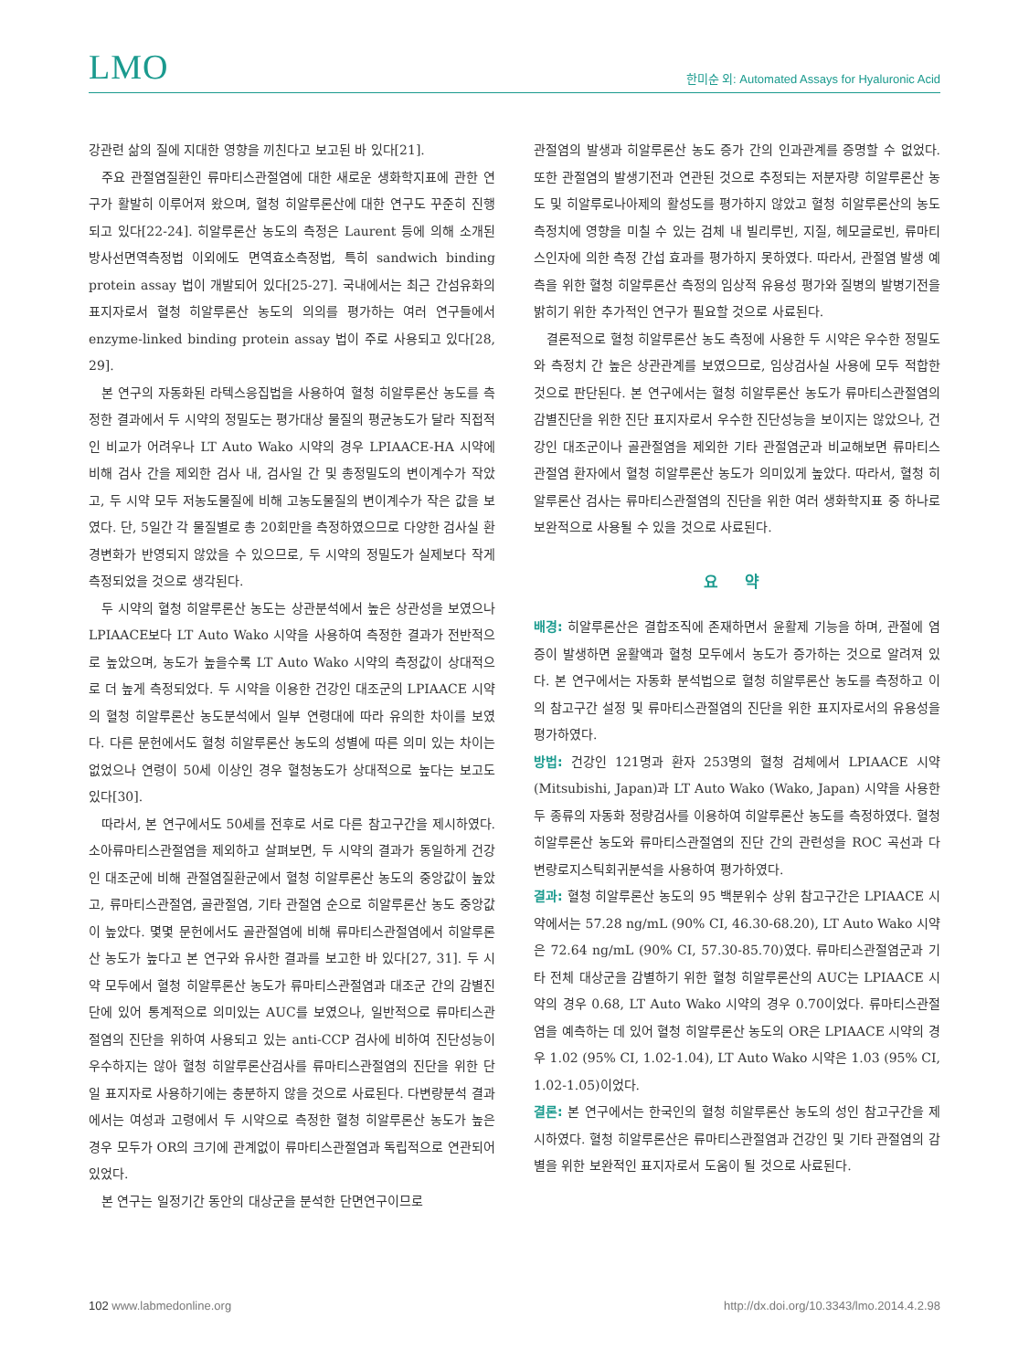LMO 한미순 외: Automated Assays for Hyaluronic Acid
강관련 삶의 질에 지대한 영향을 끼친다고 보고된 바 있다[21].
주요 관절염질환인 류마티스관절염에 대한 새로운 생화학지표에 관한 연구가 활발히 이루어져 왔으며, 혈청 히알루론산에 대한 연구도 꾸준히 진행되고 있다[22-24]. 히알루론산 농도의 측정은 Laurent 등에 의해 소개된 방사선면역측정법 이외에도 면역효소측정법, 특히 sandwich binding protein assay 법이 개발되어 있다[25-27]. 국내에서는 최근 간섬유화의 표지자로서 혈청 히알루론산 농도의 의의를 평가하는 여러 연구들에서 enzyme-linked binding protein assay 법이 주로 사용되고 있다[28, 29].
본 연구의 자동화된 라텍스응집법을 사용하여 혈청 히알루론산 농도를 측정한 결과에서 두 시약의 정밀도는 평가대상 물질의 평균농도가 달라 직접적인 비교가 어려우나 LT Auto Wako 시약의 경우 LPIAACE-HA 시약에 비해 검사 간을 제외한 검사 내, 검사일 간 및 총정밀도의 변이계수가 작았고, 두 시약 모두 저농도물질에 비해 고농도물질의 변이계수가 작은 값을 보였다. 단, 5일간 각 물질별로 총 20회만을 측정하였으므로 다양한 검사실 환경변화가 반영되지 않았을 수 있으므로, 두 시약의 정밀도가 실제보다 작게 측정되었을 것으로 생각된다.
두 시약의 혈청 히알루론산 농도는 상관분석에서 높은 상관성을 보였으나 LPIAACE보다 LT Auto Wako 시약을 사용하여 측정한 결과가 전반적으로 높았으며, 농도가 높을수록 LT Auto Wako 시약의 측정값이 상대적으로 더 높게 측정되었다. 두 시약을 이용한 건강인 대조군의 LPIAACE 시약의 혈청 히알루론산 농도분석에서 일부 연령대에 따라 유의한 차이를 보였다. 다른 문헌에서도 혈청 히알루론산 농도의 성별에 따른 의미 있는 차이는 없었으나 연령이 50세 이상인 경우 혈청농도가 상대적으로 높다는 보고도 있다[30].
따라서, 본 연구에서도 50세를 전후로 서로 다른 참고구간을 제시하였다. 소아류마티스관절염을 제외하고 살펴보면, 두 시약의 결과가 동일하게 건강인 대조군에 비해 관절염질환군에서 혈청 히알루론산 농도의 중앙값이 높았고, 류마티스관절염, 골관절염, 기타 관절염 순으로 히알루론산 농도 중앙값이 높았다. 몇몇 문헌에서도 골관절염에 비해 류마티스관절염에서 히알루론산 농도가 높다고 본 연구와 유사한 결과를 보고한 바 있다[27, 31]. 두 시약 모두에서 혈청 히알루론산 농도가 류마티스관절염과 대조군 간의 감별진단에 있어 통계적으로 의미있는 AUC를 보였으나, 일반적으로 류마티스관절염의 진단을 위하여 사용되고 있는 anti-CCP 검사에 비하여 진단성능이 우수하지는 않아 혈청 히알루론산검사를 류마티스관절염의 진단을 위한 단일 표지자로 사용하기에는 충분하지 않을 것으로 사료된다. 다변량분석 결과에서는 여성과 고령에서 두 시약으로 측정한 혈청 히알루론산 농도가 높은 경우 모두가 OR의 크기에 관계없이 류마티스관절염과 독립적으로 연관되어 있었다.
본 연구는 일정기간 동안의 대상군을 분석한 단면연구이므로
관절염의 발생과 히알루론산 농도 증가 간의 인과관계를 증명할 수 없었다. 또한 관절염의 발생기전과 연관된 것으로 추정되는 저분자량 히알루론산 농도 및 히알루로나아제의 활성도를 평가하지 않았고 혈청 히알루론산의 농도측정치에 영향을 미칠 수 있는 검체 내 빌리루빈, 지질, 헤모글로빈, 류마티스인자에 의한 측정 간섭 효과를 평가하지 못하였다. 따라서, 관절염 발생 예측을 위한 혈청 히알루론산 측정의 임상적 유용성 평가와 질병의 발병기전을 밝히기 위한 추가적인 연구가 필요할 것으로 사료된다.
결론적으로 혈청 히알루론산 농도 측정에 사용한 두 시약은 우수한 정밀도와 측정치 간 높은 상관관계를 보였으므로, 임상검사실 사용에 모두 적합한 것으로 판단된다. 본 연구에서는 혈청 히알루론산 농도가 류마티스관절염의 감별진단을 위한 진단 표지자로서 우수한 진단성능을 보이지는 않았으나, 건강인 대조군이나 골관절염을 제외한 기타 관절염군과 비교해보면 류마티스관절염 환자에서 혈청 히알루론산 농도가 의미있게 높았다. 따라서, 혈청 히알루론산 검사는 류마티스관절염의 진단을 위한 여러 생화학지표 중 하나로 보완적으로 사용될 수 있을 것으로 사료된다.
요 약
배경: 히알루론산은 결합조직에 존재하면서 윤활제 기능을 하며, 관절에 염증이 발생하면 윤활액과 혈청 모두에서 농도가 증가하는 것으로 알려져 있다. 본 연구에서는 자동화 분석법으로 혈청 히알루론산 농도를 측정하고 이의 참고구간 설정 및 류마티스관절염의 진단을 위한 표지자로서의 유용성을 평가하였다.
방법: 건강인 121명과 환자 253명의 혈청 검체에서 LPIAACE 시약(Mitsubishi, Japan)과 LT Auto Wako (Wako, Japan) 시약을 사용한 두 종류의 자동화 정량검사를 이용하여 히알루론산 농도를 측정하였다. 혈청 히알루론산 농도와 류마티스관절염의 진단 간의 관련성을 ROC 곡선과 다변량로지스틱회귀분석을 사용하여 평가하였다.
결과: 혈청 히알루론산 농도의 95 백분위수 상위 참고구간은 LPIAACE 시약에서는 57.28 ng/mL (90% CI, 46.30-68.20), LT Auto Wako 시약은 72.64 ng/mL (90% CI, 57.30-85.70)였다. 류마티스관절염군과 기타 전체 대상군을 감별하기 위한 혈청 히알루론산의 AUC는 LPIAACE 시약의 경우 0.68, LT Auto Wako 시약의 경우 0.70이었다. 류마티스관절염을 예측하는 데 있어 혈청 히알루론산 농도의 OR은 LPIAACE 시약의 경우 1.02 (95% CI, 1.02-1.04), LT Auto Wako 시약은 1.03 (95% CI, 1.02-1.05)이었다.
결론: 본 연구에서는 한국인의 혈청 히알루론산 농도의 성인 참고구간을 제시하였다. 혈청 히알루론산은 류마티스관절염과 건강인 및 기타 관절염의 감별을 위한 보완적인 표지자로서 도움이 될 것으로 사료된다.
102 www.labmedonline.org http://dx.doi.org/10.3343/lmo.2014.4.2.98